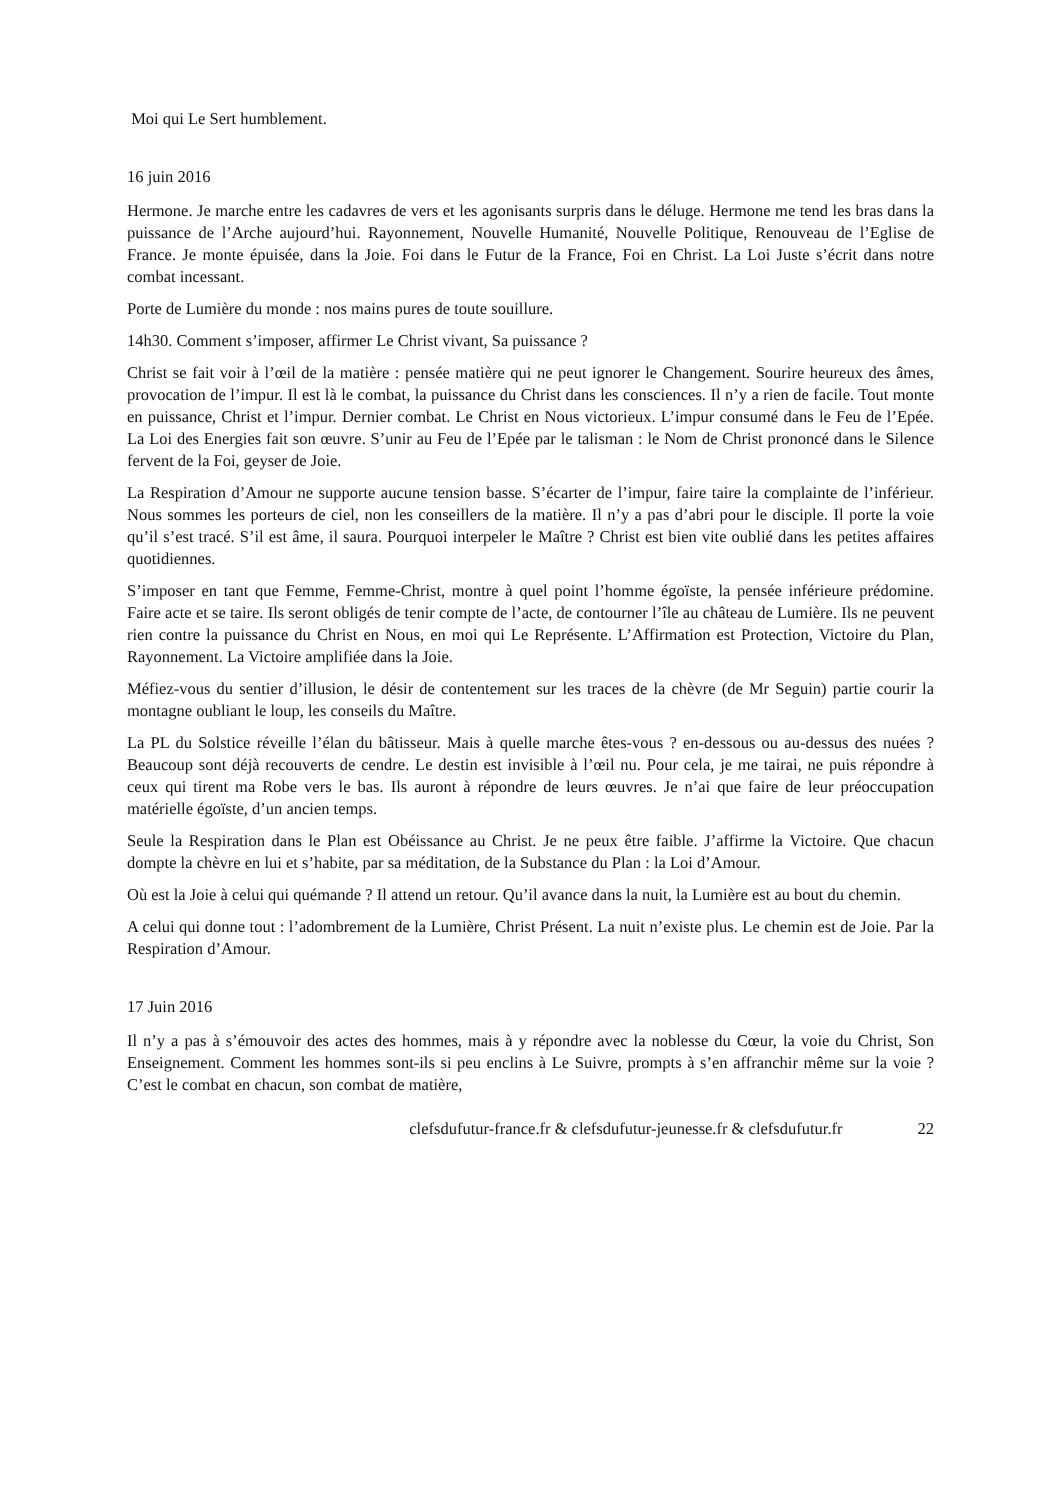Moi qui Le Sert humblement.
16 juin 2016
Hermone. Je marche entre les cadavres de vers et les agonisants surpris dans le déluge. Hermone me tend les bras dans la puissance de l’Arche aujourd’hui. Rayonnement, Nouvelle Humanité, Nouvelle Politique, Renouveau de l’Eglise de France. Je monte épuisée, dans la Joie. Foi dans le Futur de la France, Foi en Christ. La Loi Juste s’écrit dans notre combat incessant.
Porte de Lumière du monde : nos mains pures de toute souillure.
14h30. Comment s’imposer, affirmer Le Christ vivant, Sa puissance ?
Christ se fait voir à l’œil de la matière : pensée matière qui ne peut ignorer le Changement. Sourire heureux des âmes, provocation de l’impur. Il est là le combat, la puissance du Christ dans les consciences. Il n’y a rien de facile. Tout monte en puissance, Christ et l’impur. Dernier combat. Le Christ en Nous victorieux. L’impur consumé dans le Feu de l’Epée. La Loi des Energies fait son œuvre. S’unir au Feu de l’Epée par le talisman : le Nom de Christ prononcé dans le Silence fervent de la Foi, geyser de Joie.
La Respiration d’Amour ne supporte aucune tension basse. S’écarter de l’impur, faire taire la complainte de l’inférieur. Nous sommes les porteurs de ciel, non les conseillers de la matière. Il n’y a pas d’abri pour le disciple. Il porte la voie qu’il s’est tracé. S’il est âme, il saura. Pourquoi interpeler le Maître ? Christ est bien vite oublié dans les petites affaires quotidiennes.
S’imposer en tant que Femme, Femme-Christ, montre à quel point l’homme égoïste, la pensée inférieure prédomine. Faire acte et se taire. Ils seront obligés de tenir compte de l’acte, de contourner l’île au château de Lumière. Ils ne peuvent rien contre la puissance du Christ en Nous, en moi qui Le Représente. L’Affirmation est Protection, Victoire du Plan, Rayonnement. La Victoire amplifiée dans la Joie.
Méfiez-vous du sentier d’illusion, le désir de contentement sur les traces de la chèvre (de Mr Seguin) partie courir la montagne oubliant le loup, les conseils du Maître.
La PL du Solstice réveille l’élan du bâtisseur. Mais à quelle marche êtes-vous ? en-dessous ou au-dessus des nuées ? Beaucoup sont déjà recouverts de cendre. Le destin est invisible à l’œil nu. Pour cela, je me tairai, ne puis répondre à ceux qui tirent ma Robe vers le bas. Ils auront à répondre de leurs œuvres. Je n’ai que faire de leur préoccupation matérielle égoïste, d’un ancien temps.
Seule la Respiration dans le Plan est Obéissance au Christ. Je ne peux être faible. J’affirme la Victoire. Que chacun dompte la chèvre en lui et s’habite, par sa méditation, de la Substance du Plan : la Loi d’Amour.
Où est la Joie à celui qui quémande ? Il attend un retour. Qu’il avance dans la nuit, la Lumière est au bout du chemin.
A celui qui donne tout : l’adombrement de la Lumière, Christ Présent. La nuit n’existe plus. Le chemin est de Joie. Par la Respiration d’Amour.
17 Juin 2016
Il n’y a pas à s’émouvoir des actes des hommes, mais à y répondre avec la noblesse du Cœur, la voie du Christ, Son Enseignement. Comment les hommes sont-ils si peu enclins à Le Suivre, prompts à s’en affranchir même sur la voie ? C’est le combat en chacun, son combat de matière,
clefsdufutur-france.fr & clefsdufutur-jeunesse.fr & clefsdufutur.fr 22